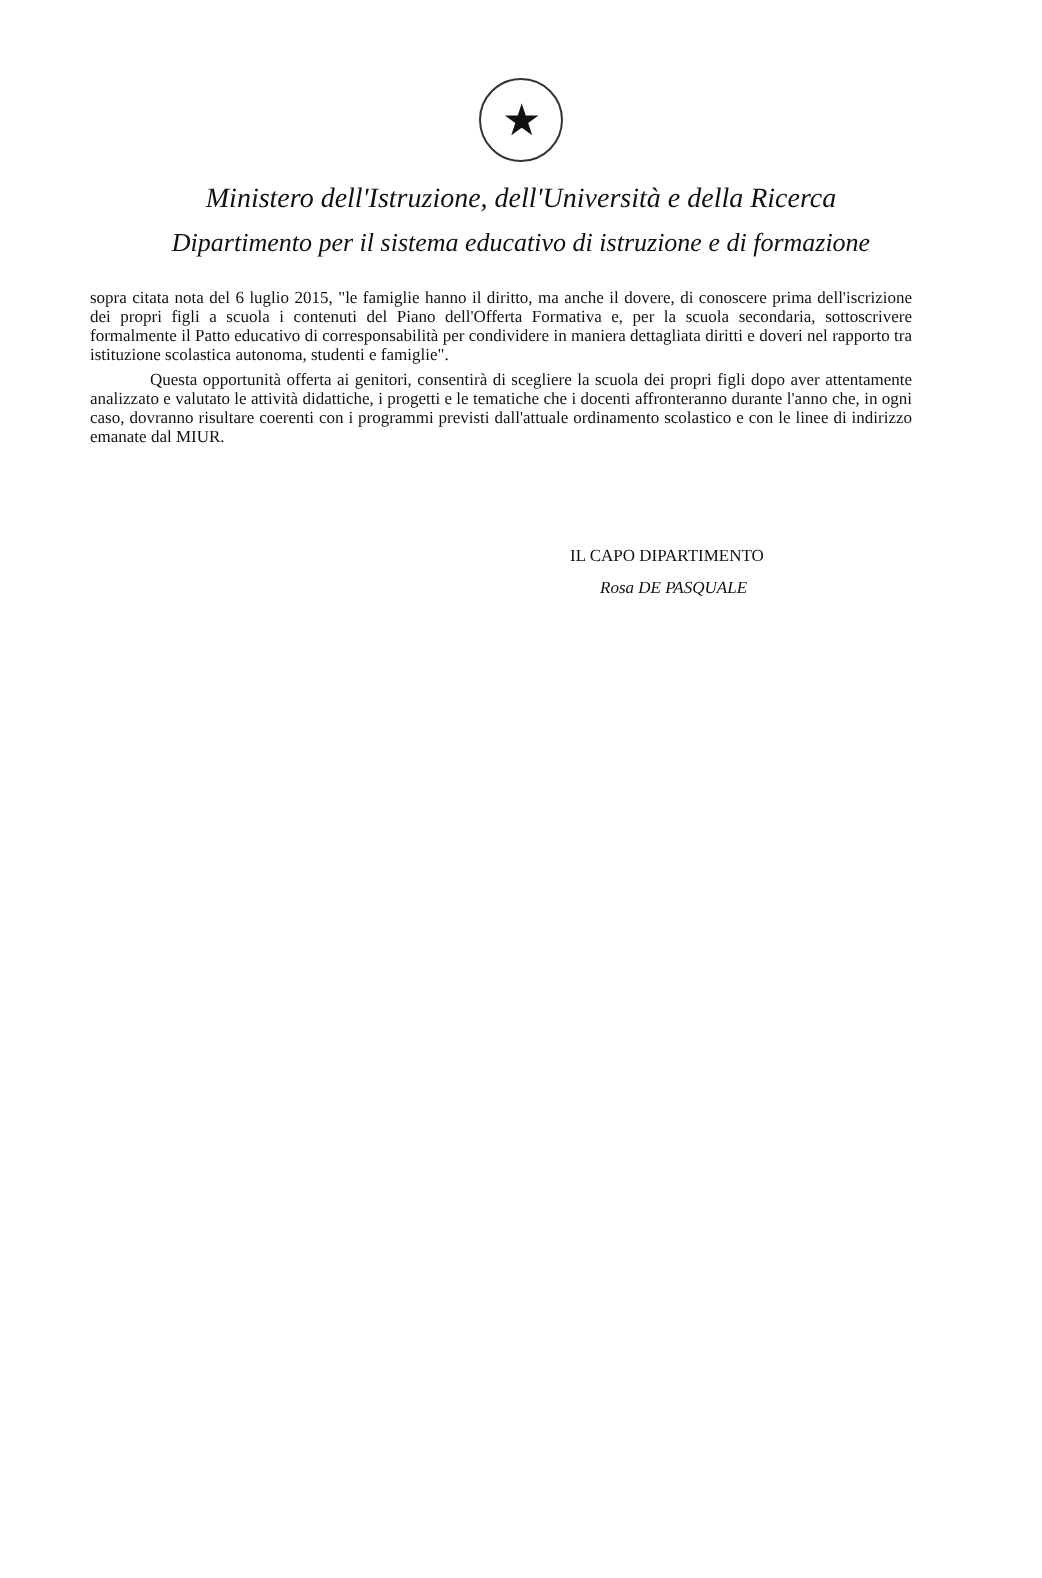★
Ministero dell'Istruzione, dell'Università e della Ricerca
Dipartimento per il sistema educativo di istruzione e di formazione
sopra citata nota del 6 luglio 2015, "le famiglie hanno il diritto, ma anche il dovere, di conoscere prima dell'iscrizione dei propri figli a scuola i contenuti del Piano dell'Offerta Formativa e, per la scuola secondaria, sottoscrivere formalmente il Patto educativo di corresponsabilità per condividere in maniera dettagliata diritti e doveri nel rapporto tra istituzione scolastica autonoma, studenti e famiglie".
Questa opportunità offerta ai genitori, consentirà di scegliere la scuola dei propri figli dopo aver attentamente analizzato e valutato le attività didattiche, i progetti e le tematiche che i docenti affronteranno durante l'anno che, in ogni caso, dovranno risultare coerenti con i programmi previsti dall'attuale ordinamento scolastico e con le linee di indirizzo emanate dal MIUR.
IL CAPO DIPARTIMENTO
Rosa DE PASQUALE